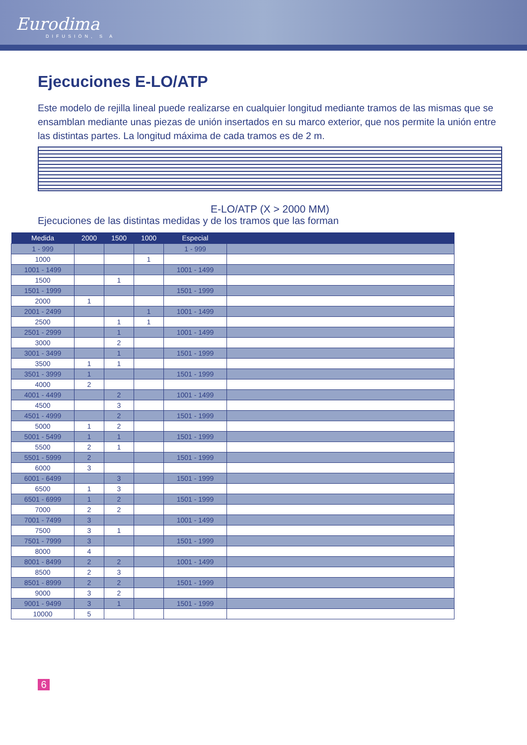Eurodima
DIFUSIÓN, S A
Ejecuciones E-LO/ATP
Este modelo de rejilla lineal puede realizarse en cualquier longitud mediante tramos de las mismas que se ensamblan mediante unas piezas de unión insertados en su marco exterior, que nos permite la unión entre las distintas partes. La longitud máxima de cada tramos es de 2 m.
E-LO/ATP (X > 2000 MM)
Ejecuciones de las distintas medidas y de los tramos que las forman
| Medida | 2000 | 1500 | 1000 | Especial | |
| --- | --- | --- | --- | --- | --- |
| 1 - 999 | | | | 1 - 999 | |
| 1000 | | | 1 | | |
| 1001 - 1499 | | | | 1001 - 1499 | |
| 1500 | | 1 | | | |
| 1501 - 1999 | | | | 1501 - 1999 | |
| 2000 | 1 | | | | |
| 2001 - 2499 | | | 1 | 1001 - 1499 | |
| 2500 | | 1 | 1 | | |
| 2501 - 2999 | | 1 | | 1001 - 1499 | |
| 3000 | | 2 | | | |
| 3001 - 3499 | | 1 | | 1501 - 1999 | |
| 3500 | 1 | 1 | | | |
| 3501 - 3999 | 1 | | | 1501 - 1999 | |
| 4000 | 2 | | | | |
| 4001 - 4499 | | 2 | | 1001 - 1499 | |
| 4500 | | 3 | | | |
| 4501 - 4999 | | 2 | | 1501 - 1999 | |
| 5000 | 1 | 2 | | | |
| 5001 - 5499 | 1 | 1 | | 1501 - 1999 | |
| 5500 | 2 | 1 | | | |
| 5501 - 5999 | 2 | | | 1501 - 1999 | |
| 6000 | 3 | | | | |
| 6001 - 6499 | | 3 | | 1501 - 1999 | |
| 6500 | 1 | 3 | | | |
| 6501 - 6999 | 1 | 2 | | 1501 - 1999 | |
| 7000 | 2 | 2 | | | |
| 7001 - 7499 | 3 | | | 1001 - 1499 | |
| 7500 | 3 | 1 | | | |
| 7501 - 7999 | 3 | | | 1501 - 1999 | |
| 8000 | 4 | | | | |
| 8001 - 8499 | 2 | 2 | | 1001 - 1499 | |
| 8500 | 2 | 3 | | | |
| 8501 - 8999 | 2 | 2 | | 1501 - 1999 | |
| 9000 | 3 | 2 | | | |
| 9001 - 9499 | 3 | 1 | | 1501 - 1999 | |
| 10000 | 5 | | | | |
6